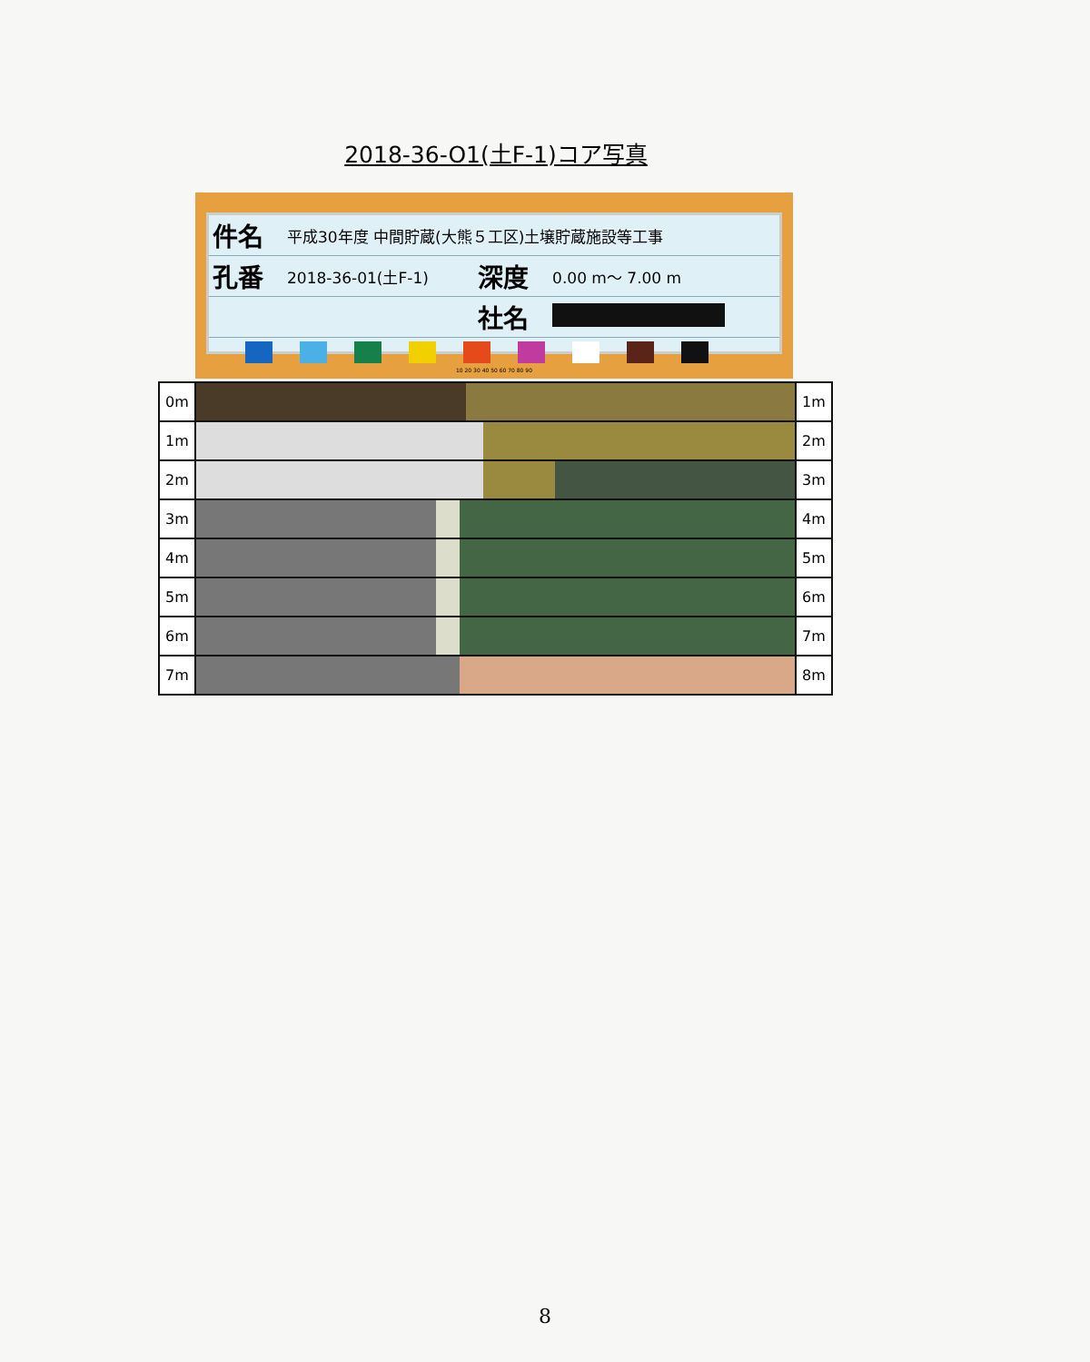2018-36-O1(土F-1)コア写真
| 件名 | 平成30年度 中間貯蔵(大熊５工区)土壌貯蔵施設等工事 | | |
| 孔番 | 2018-36-01(土F-1) | 深度 | 0.00 m～ 7.00 m |
| | | 社名 | |
10 20 30 40 50 60 70 80 90
| 0m | | 1m |
| 1m | | 2m |
| 2m | | 3m |
| 3m | | 4m |
| 4m | | 5m |
| 5m | | 6m |
| 6m | | 7m |
| 7m | | 8m |
8